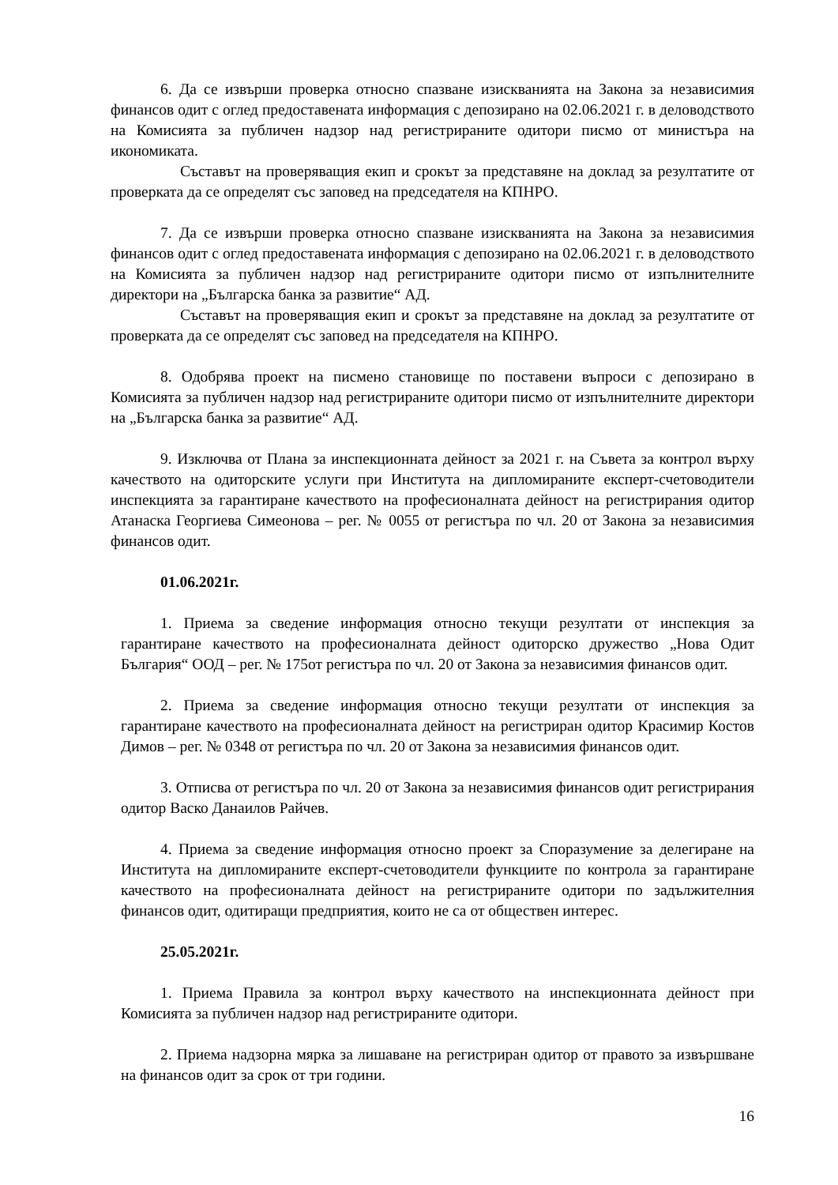6. Да се извърши проверка относно спазване изискванията на Закона за независимия финансов одит с оглед предоставената информация с депозирано на 02.06.2021 г. в деловодството на Комисията за публичен надзор над регистрираните одитори писмо от министъра на икономиката.
Съставът на проверяващия екип и срокът за представяне на доклад за резултатите от проверката да се определят със заповед на председателя на КПНРО.
7. Да се извърши проверка относно спазване изискванията на Закона за независимия финансов одит с оглед предоставената информация с депозирано на 02.06.2021 г. в деловодството на Комисията за публичен надзор над регистрираните одитори писмо от изпълнителните директори на „Българска банка за развитие“ АД.
Съставът на проверяващия екип и срокът за представяне на доклад за резултатите от проверката да се определят със заповед на председателя на КПНРО.
8. Одобрява проект на писмено становище по поставени въпроси с депозирано в Комисията за публичен надзор над регистрираните одитори писмо от изпълнителните директори на „Българска банка за развитие“ АД.
9. Изключва от Плана за инспекционната дейност за 2021 г. на Съвета за контрол върху качеството на одиторските услуги при Института на дипломираните експерт-счетоводители инспекцията за гарантиране качеството на професионалната дейност на регистрирания одитор Атанаска Георгиева Симеонова – рег. № 0055 от регистъра по чл. 20 от Закона за независимия финансов одит.
01.06.2021г.
1. Приема за сведение информация относно текущи резултати от инспекция за гарантиране качеството на професионалната дейност одиторско дружество „Нова Одит България“ ООД – рег. № 175от регистъра по чл. 20 от Закона за независимия финансов одит.
2. Приема за сведение информация относно текущи резултати от инспекция за гарантиране качеството на професионалната дейност на регистриран одитор Красимир Костов Димов – рег. № 0348 от регистъра по чл. 20 от Закона за независимия финансов одит.
3. Отписва от регистъра по чл. 20 от Закона за независимия финансов одит регистрирания одитор Васко Данаилов Райчев.
4. Приема за сведение информация относно проект за Споразумение за делегиране на Института на дипломираните експерт-счетоводители функциите по контрола за гарантиране качеството на професионалната дейност на регистрираните одитори по задължителния финансов одит, одитиращи предприятия, които не са от обществен интерес.
25.05.2021г.
1. Приема Правила за контрол върху качеството на инспекционната дейност при Комисията за публичен надзор над регистрираните одитори.
2. Приема надзорна мярка за лишаване на регистриран одитор от правото за извършване на финансов одит за срок от три години.
16